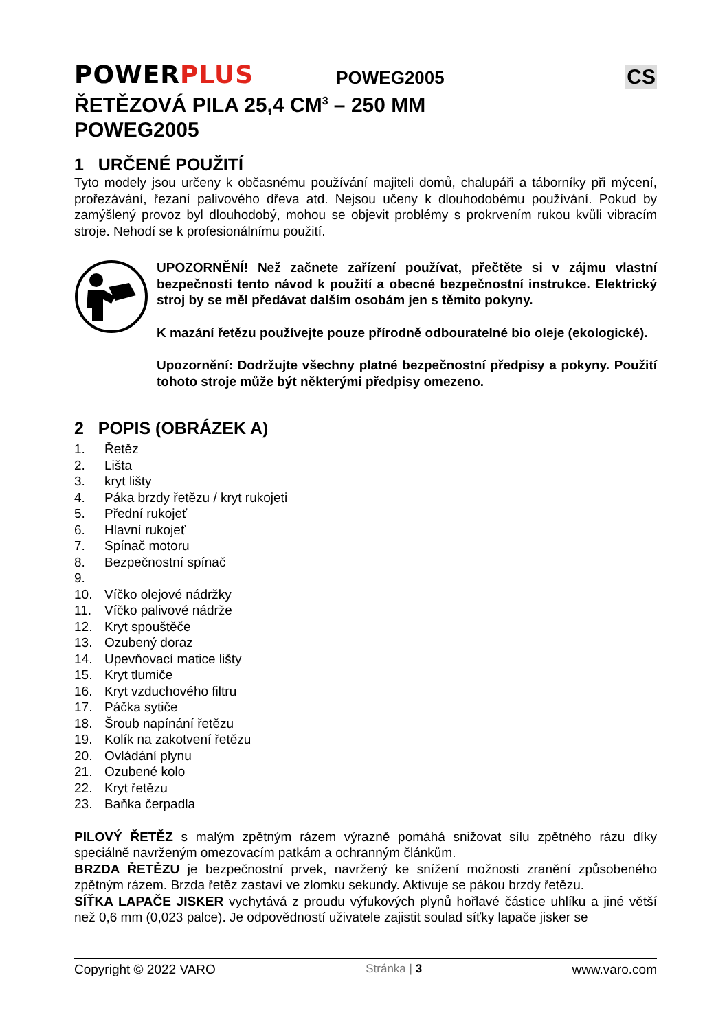POWERPLUS
POWEG2005
CS
ŘETĚZOVÁ PILA 25,4 CM<sup>3</sup> – 250 MM
POWEG2005
1 URČENÉ POUŽITÍ
Tyto modely jsou určeny k občasnému používání majiteli domů, chalupáři a táborníky při mýcení, prořezávání, řezaní palivového dřeva atd. Nejsou učeny k dlouhodobému používání. Pokud by zamýšlený provoz byl dlouhodobý, mohou se objevit problémy s prokrvením rukou kvůli vibracím stroje. Nehodí se k profesionálnímu použití.
UPOZORNĚNÍ! Než začnete zařízení používat, přečtěte si v zájmu vlastní bezpečnosti tento návod k použití a obecné bezpečnostní instrukce. Elektrický stroj by se měl předávat dalším osobám jen s těmito pokyny.
K mazání řetězu používejte pouze přírodně odbouratelné bio oleje (ekologické).
Upozornění: Dodržujte všechny platné bezpečnostní předpisy a pokyny. Použití tohoto stroje může být některými předpisy omezeno.
2 POPIS (OBRÁZEK A)
1. Řetěz
2. Lišta
3. kryt lišty
4. Páka brzdy řetězu / kryt rukojeti
5. Přední rukojeť
6. Hlavní rukojeť
7. Spínač motoru
8. Bezpečnostní spínač
9.
10. Víčko olejové nádržky
11. Víčko palivové nádrže
12. Kryt spouštěče
13. Ozubený doraz
14. Upevňovací matice lišty
15. Kryt tlumiče
16. Kryt vzduchového filtru
17. Páčka sytiče
18. Šroub napínání řetězu
19. Kolík na zakotvení řetězu
20. Ovládání plynu
21. Ozubené kolo
22. Kryt řetězu
23. Baňka čerpadla
PILOVÝ ŘETĚZ s malým zpětným rázem výrazně pomáhá snižovat sílu zpětného rázu díky speciálně navrženým omezovacím patkám a ochranným článkům.
BRZDA ŘETĚZU je bezpečnostní prvek, navržený ke snížení možnosti zranění způsobeného zpětným rázem. Brzda řetěz zastaví ve zlomku sekundy. Aktivuje se pákou brzdy řetězu.
SÍŤKA LAPAČE JISKER vychytává z proudu výfukových plynů hořlavé částice uhlíku a jiné větší než 0,6 mm (0,023 palce). Je odpovědností uživatele zajistit soulad síťky lapače jisker se
Copyright © 2022 VARO Stránka | 3 www.varo.com